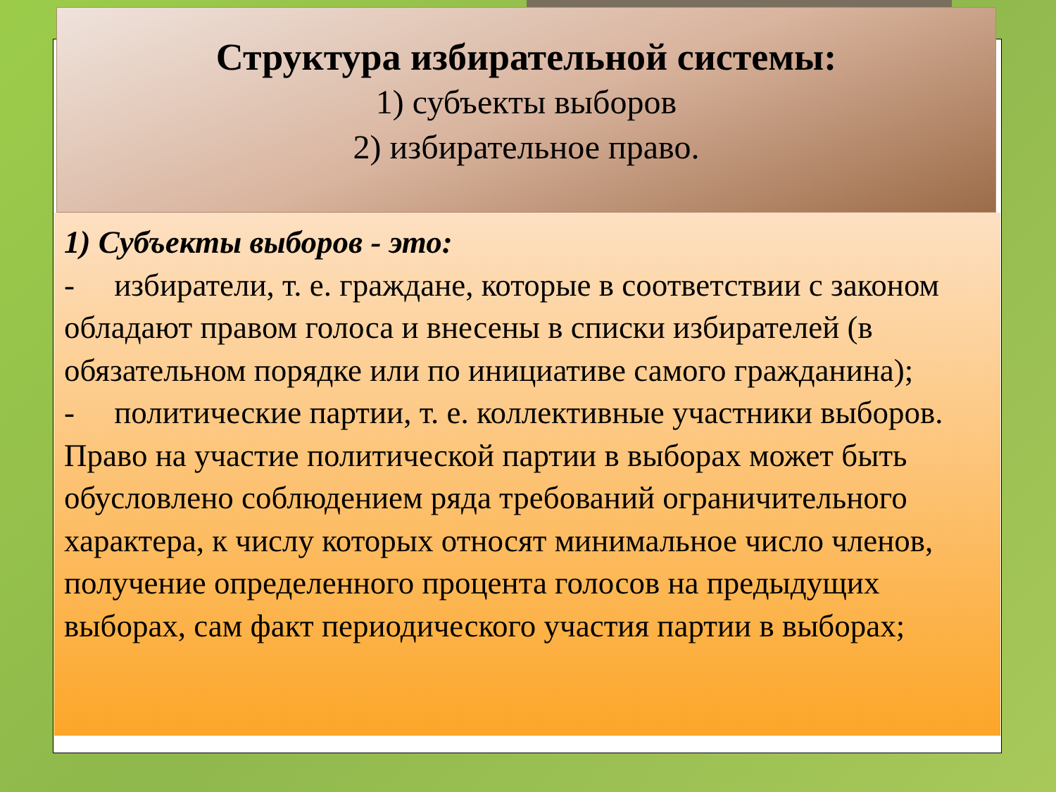Структура избирательной системы:
1) субъекты выборов
2) избирательное право.
1) Субъекты выборов - это:
- избиратели, т. е. граждане, которые в соответствии с законом обладают правом голоса и внесены в списки избирателей (в обязательном порядке или по инициативе самого гражданина);
- политические партии, т. е. коллективные участники выборов. Право на участие политической партии в выборах может быть обусловлено соблюдением ряда требований ограничительного характера, к числу которых относят минимальное число членов, получение определенного процента голосов на предыдущих выборах, сам факт периодического участия партии в выборах;